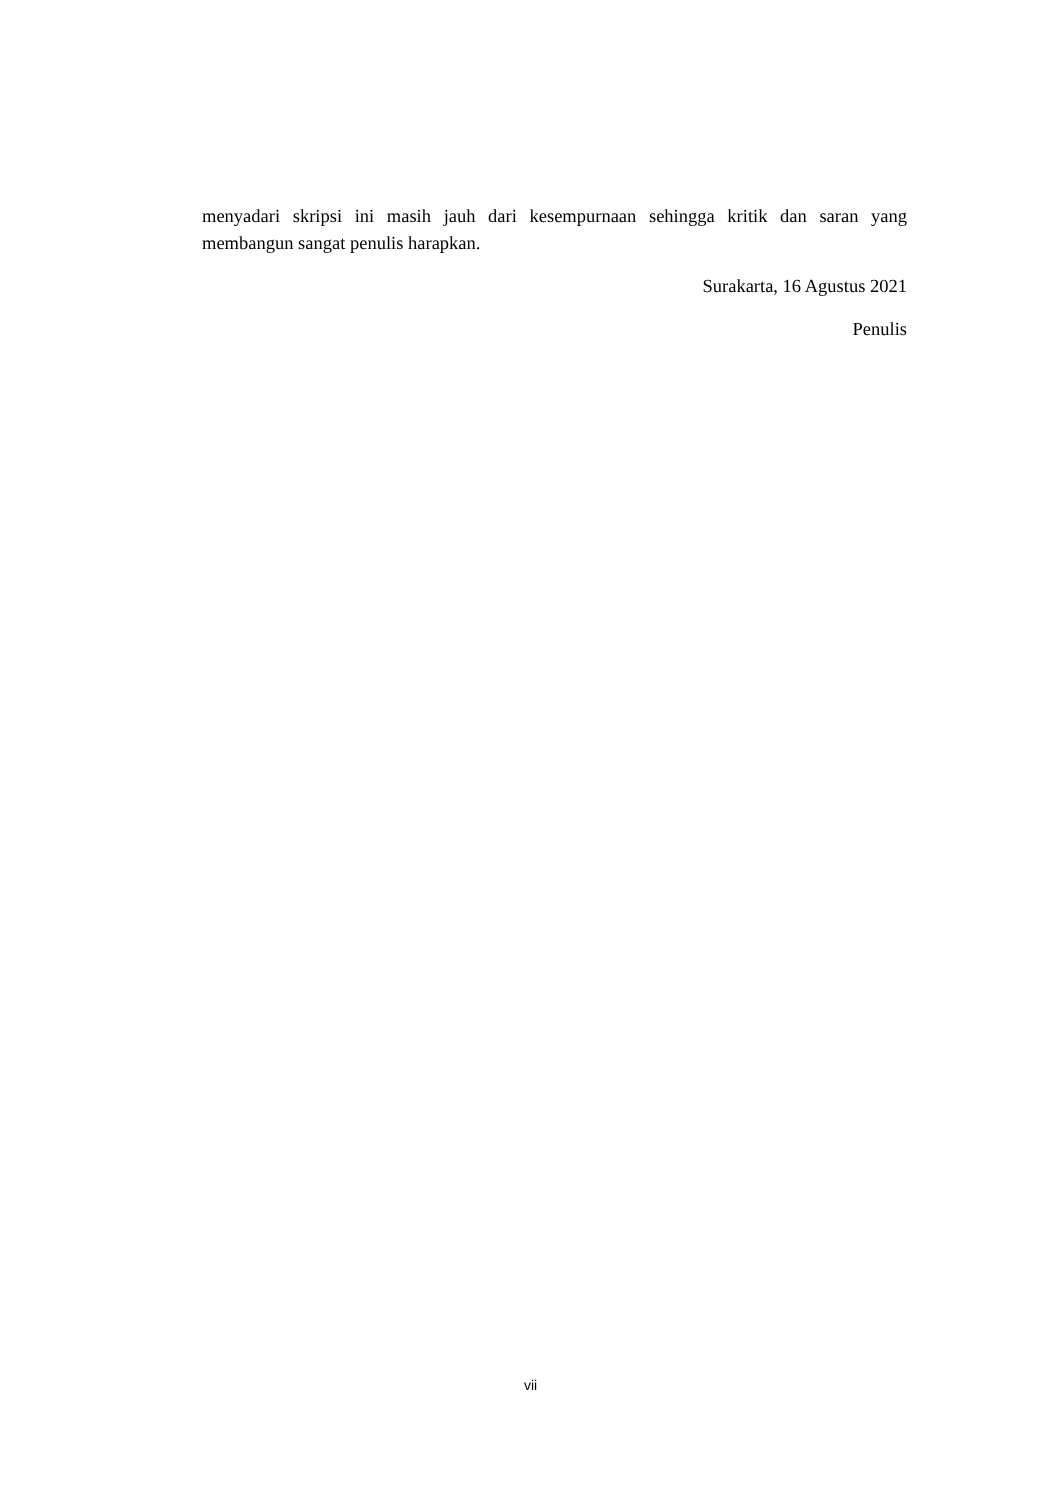menyadari skripsi ini masih jauh dari kesempurnaan sehingga kritik dan saran yang membangun sangat penulis harapkan.
Surakarta, 16 Agustus 2021
Penulis
vii